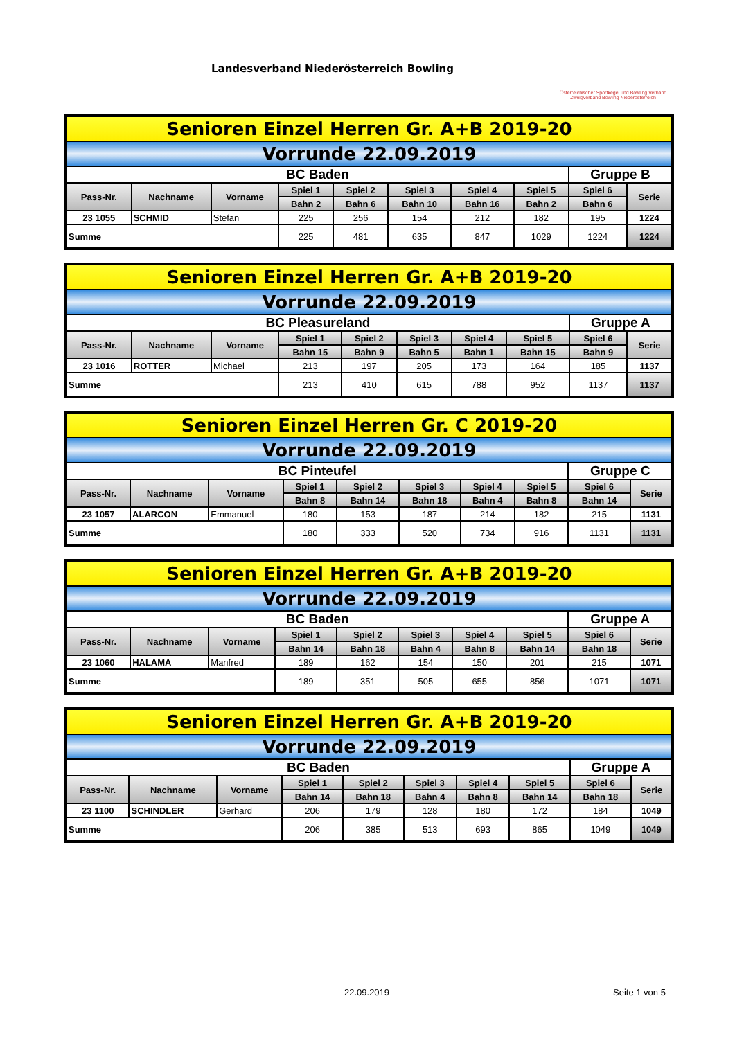Landesverband Niederösterreich Bowling
Österreichischer Sportkegel und Bowling Verband
Zweigverband Bowling Niederösterreich
| Senioren Einzel Herren Gr. A+B 2019-20 | | | | | | | | | |
| Vorrunde 22.09.2019 | | | | | | | | | |
| BC Baden | | | | | | | | Gruppe B | |
| Pass-Nr. | Nachname | Vorname | Spiel 1 | Spiel 2 | Spiel 3 | Spiel 4 | Spiel 5 | Spiel 6 | Serie |
| | | | Bahn 2 | Bahn 6 | Bahn 10 | Bahn 16 | Bahn 2 | Bahn 6 | |
| 23 1055 | SCHMID | Stefan | 225 | 256 | 154 | 212 | 182 | 195 | 1224 |
| Summe | | | 225 | 481 | 635 | 847 | 1029 | 1224 | 1224 |
| Senioren Einzel Herren Gr. A+B 2019-20 | | | | | | | | | |
| Vorrunde 22.09.2019 | | | | | | | | | |
| BC Pleasureland | | | | | | | | Gruppe A | |
| Pass-Nr. | Nachname | Vorname | Spiel 1 | Spiel 2 | Spiel 3 | Spiel 4 | Spiel 5 | Spiel 6 | Serie |
| | | | Bahn 15 | Bahn 9 | Bahn 5 | Bahn 1 | Bahn 15 | Bahn 9 | |
| 23 1016 | ROTTER | Michael | 213 | 197 | 205 | 173 | 164 | 185 | 1137 |
| Summe | | | 213 | 410 | 615 | 788 | 952 | 1137 | 1137 |
| Senioren Einzel Herren Gr. C 2019-20 | | | | | | | | | |
| Vorrunde 22.09.2019 | | | | | | | | | |
| BC Pinteufel | | | | | | | | Gruppe C | |
| Pass-Nr. | Nachname | Vorname | Spiel 1 | Spiel 2 | Spiel 3 | Spiel 4 | Spiel 5 | Spiel 6 | Serie |
| | | | Bahn 8 | Bahn 14 | Bahn 18 | Bahn 4 | Bahn 8 | Bahn 14 | |
| 23 1057 | ALARCON | Emmanuel | 180 | 153 | 187 | 214 | 182 | 215 | 1131 |
| Summe | | | 180 | 333 | 520 | 734 | 916 | 1131 | 1131 |
| Senioren Einzel Herren Gr. A+B 2019-20 | | | | | | | | | |
| Vorrunde 22.09.2019 | | | | | | | | | |
| BC Baden | | | | | | | | Gruppe A | |
| Pass-Nr. | Nachname | Vorname | Spiel 1 | Spiel 2 | Spiel 3 | Spiel 4 | Spiel 5 | Spiel 6 | Serie |
| | | | Bahn 14 | Bahn 18 | Bahn 4 | Bahn 8 | Bahn 14 | Bahn 18 | |
| 23 1060 | HALAMA | Manfred | 189 | 162 | 154 | 150 | 201 | 215 | 1071 |
| Summe | | | 189 | 351 | 505 | 655 | 856 | 1071 | 1071 |
| Senioren Einzel Herren Gr. A+B 2019-20 | | | | | | | | | |
| Vorrunde 22.09.2019 | | | | | | | | | |
| BC Baden | | | | | | | | Gruppe A | |
| Pass-Nr. | Nachname | Vorname | Spiel 1 | Spiel 2 | Spiel 3 | Spiel 4 | Spiel 5 | Spiel 6 | Serie |
| | | | Bahn 14 | Bahn 18 | Bahn 4 | Bahn 8 | Bahn 14 | Bahn 18 | |
| 23 1100 | SCHINDLER | Gerhard | 206 | 179 | 128 | 180 | 172 | 184 | 1049 |
| Summe | | | 206 | 385 | 513 | 693 | 865 | 1049 | 1049 |
22.09.2019 Seite 1 von 5